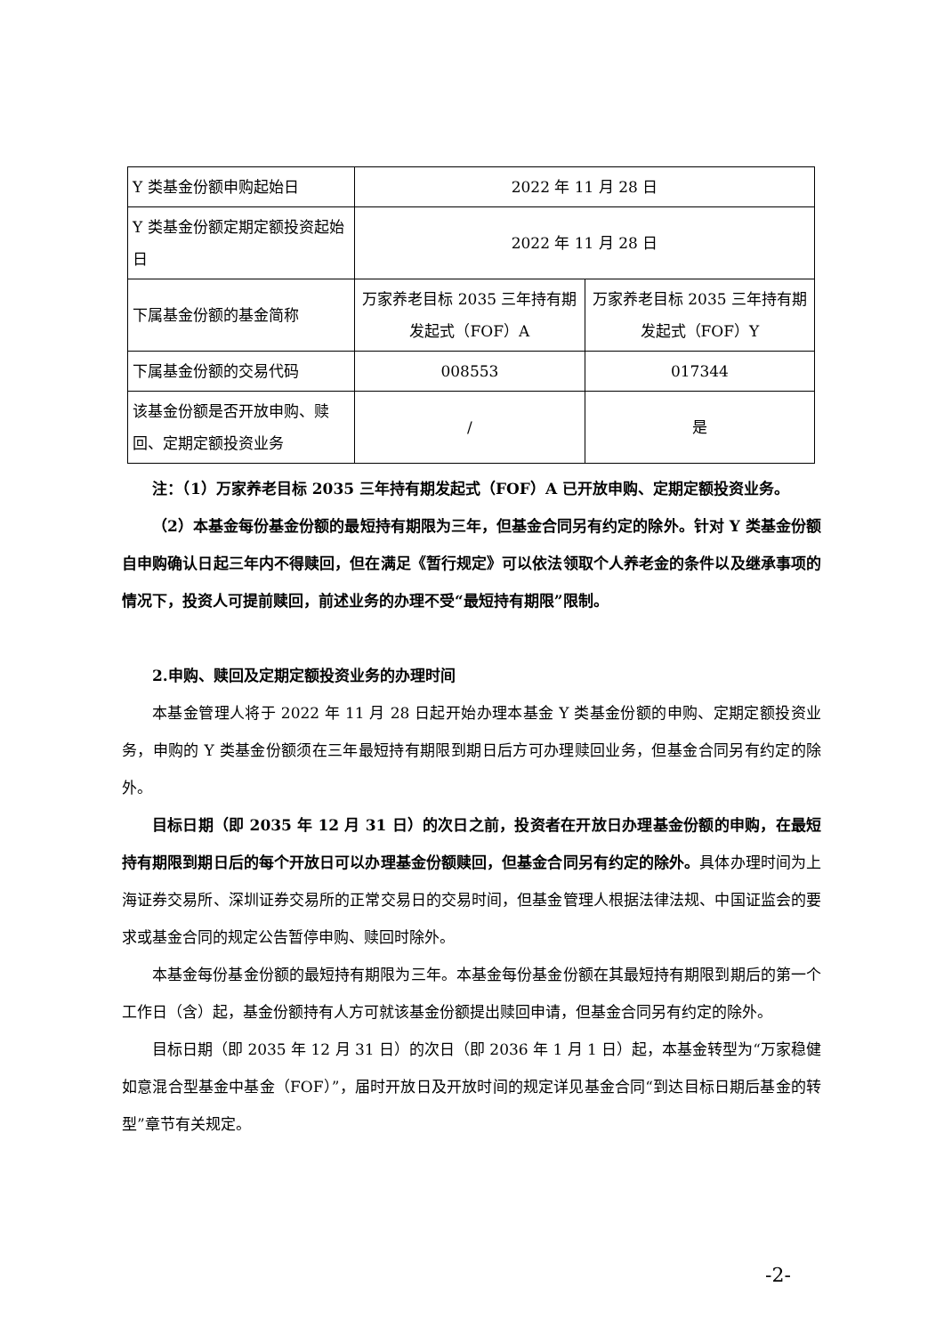| Y 类基金份额申购起始日 | 2022 年 11 月 28 日 | |
| Y 类基金份额定期定额投资起始日 | 2022 年 11 月 28 日 | |
| 下属基金份额的基金简称 | 万家养老目标 2035 三年持有期发起式（FOF）A | 万家养老目标 2035 三年持有期发起式（FOF）Y |
| 下属基金份额的交易代码 | 008553 | 017344 |
| 该基金份额是否开放申购、赎回、定期定额投资业务 | / | 是 |
注：（1）万家养老目标 2035 三年持有期发起式（FOF）A 已开放申购、定期定额投资业务。
（2）本基金每份基金份额的最短持有期限为三年，但基金合同另有约定的除外。针对 Y 类基金份额自申购确认日起三年内不得赎回，但在满足《暂行规定》可以依法领取个人养老金的条件以及继承事项的情况下，投资人可提前赎回，前述业务的办理不受“最短持有期限”限制。
2.申购、赎回及定期定额投资业务的办理时间
本基金管理人将于 2022 年 11 月 28 日起开始办理本基金 Y 类基金份额的申购、定期定额投资业务，申购的 Y 类基金份额须在三年最短持有期限到期日后方可办理赎回业务，但基金合同另有约定的除外。
目标日期（即 2035 年 12 月 31 日）的次日之前，投资者在开放日办理基金份额的申购，在最短持有期限到期日后的每个开放日可以办理基金份额赎回，但基金合同另有约定的除外。具体办理时间为上海证券交易所、深圳证券交易所的正常交易日的交易时间，但基金管理人根据法律法规、中国证监会的要求或基金合同的规定公告暂停申购、赎回时除外。
本基金每份基金份额的最短持有期限为三年。本基金每份基金份额在其最短持有期限到期后的第一个工作日（含）起，基金份额持有人方可就该基金份额提出赎回申请，但基金合同另有约定的除外。
目标日期（即 2035 年 12 月 31 日）的次日（即 2036 年 1 月 1 日）起，本基金转型为“万家稳健如意混合型基金中基金（FOF）”，届时开放日及开放时间的规定详见基金合同“到达目标日期后基金的转型”章节有关规定。
-2-